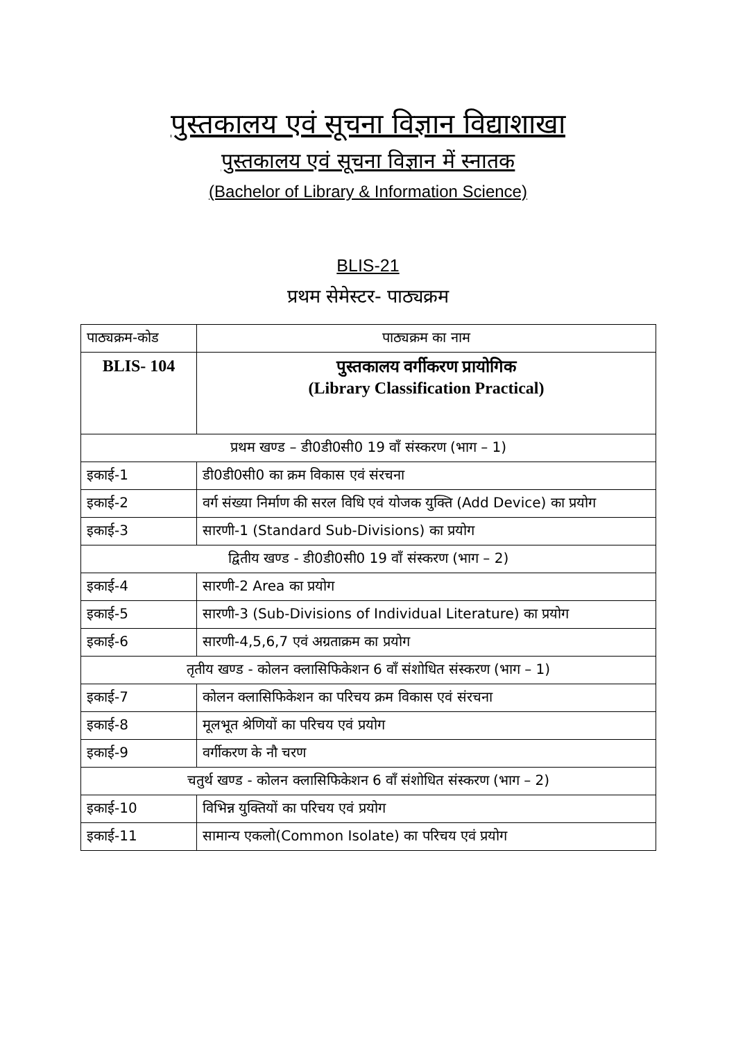पुस्तकालय एवं सूचना विज्ञान विद्याशाखा
पुस्तकालय एवं सूचना विज्ञान में स्नातक
(Bachelor of Library & Information Science)
BLIS-21
प्रथम सेमेस्टर- पाठ्यक्रम
| पाठ्यक्रम-कोड | पाठ्यक्रम का नाम |
| BLIS- 104 | पुस्तकालय वर्गीकरण प्रायोगिक (Library Classification Practical) |
| प्रथम खण्ड – डी0डी0सी0 19 वाँ संस्करण (भाग – 1) | |
| इकाई-1 | डी0डी0सी0 का क्रम विकास एवं संरचना |
| इकाई-2 | वर्ग संख्या निर्माण की सरल विधि एवं योजक युक्ति (Add Device) का प्रयोग |
| इकाई-3 | सारणी-1 (Standard Sub-Divisions) का प्रयोग |
| द्वितीय खण्ड - डी0डी0सी0 19 वाँ संस्करण (भाग – 2) | |
| इकाई-4 | सारणी-2 Area का प्रयोग |
| इकाई-5 | सारणी-3 (Sub-Divisions of Individual Literature) का प्रयोग |
| इकाई-6 | सारणी-4,5,6,7 एवं अग्रताक्रम का प्रयोग |
| तृतीय खण्ड - कोलन क्लासिफिकेशन 6 वाँ संशोधित संस्करण (भाग – 1) | |
| इकाई-7 | कोलन क्लासिफिकेशन का परिचय क्रम विकास एवं संरचना |
| इकाई-8 | मूलभूत श्रेणियों का परिचय एवं प्रयोग |
| इकाई-9 | वर्गीकरण के नौ चरण |
| चतुर्थ खण्ड - कोलन क्लासिफिकेशन 6 वाँ संशोधित संस्करण (भाग – 2) | |
| इकाई-10 | विभिन्न युक्तियों का परिचय एवं प्रयोग |
| इकाई-11 | सामान्य एकलो(Common Isolate) का परिचय एवं प्रयोग |